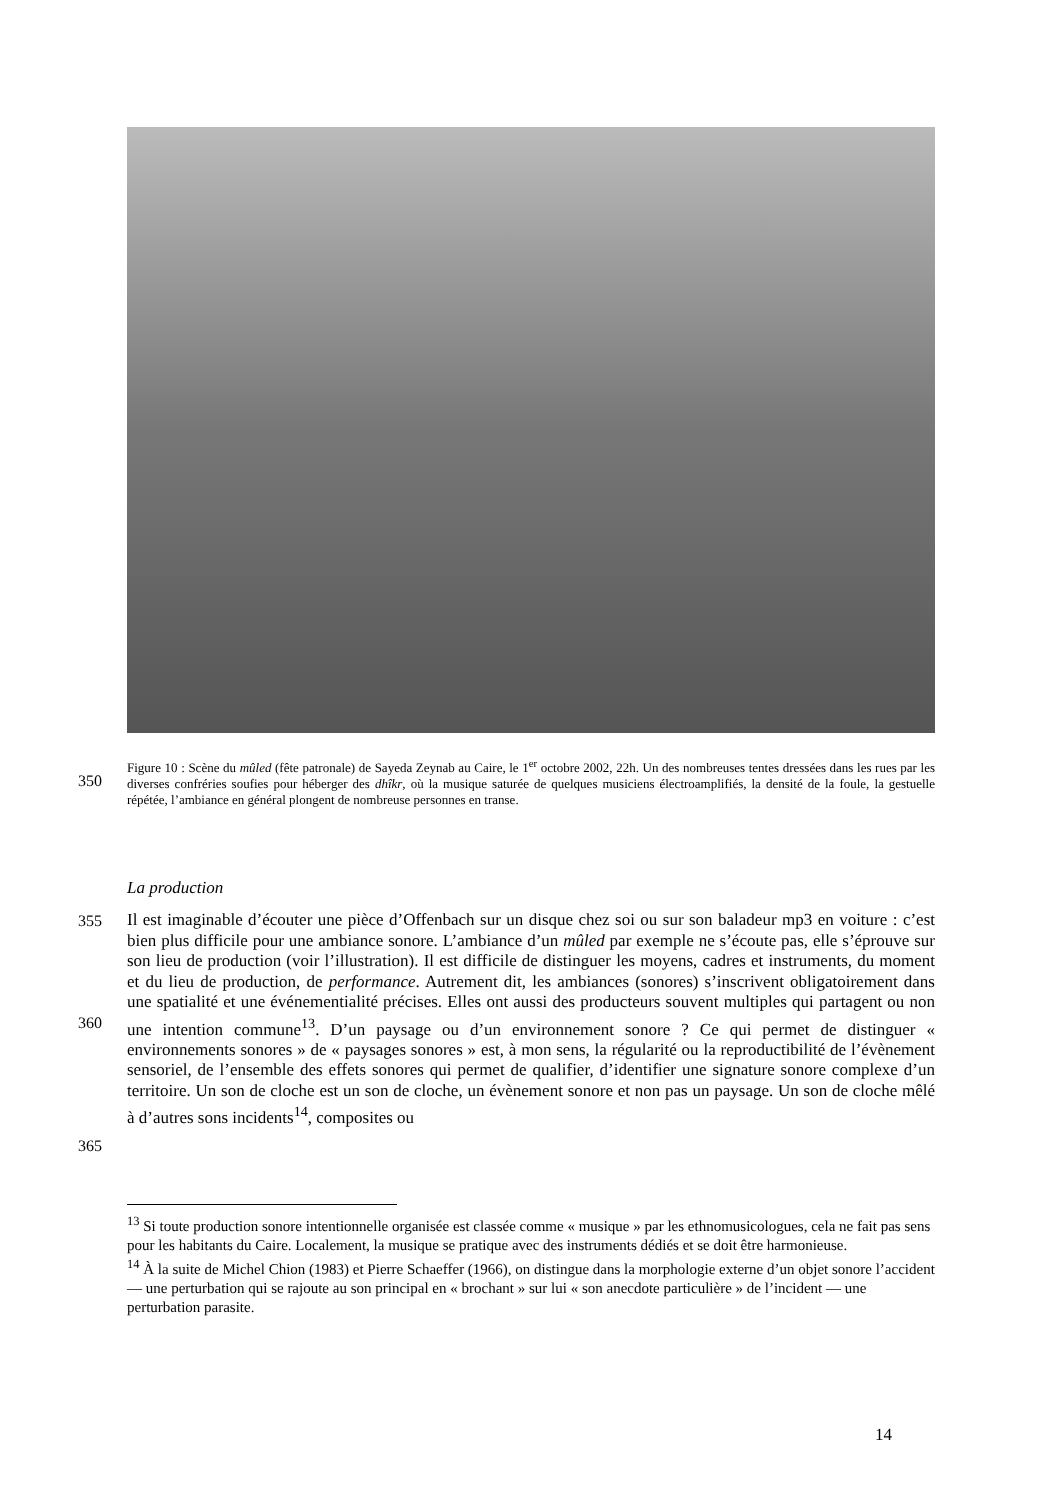350
Figure 10 : Scène du mûled (fête patronale) de Sayeda Zeynab au Caire, le 1<sup>er</sup> octobre 2002, 22h. Un des nombreuses tentes dressées dans les rues par les diverses confréries soufies pour héberger des dhîkr, où la musique saturée de quelques musiciens électroamplifiés, la densité de la foule, la gestuelle répétée, l’ambiance en général plongent de nombreuse personnes en transe.
La production
355
360
365
Il est imaginable d’écouter une pièce d’Offenbach sur un disque chez soi ou sur son baladeur mp3 en voiture : c’est bien plus difficile pour une ambiance sonore. L’ambiance d’un mûled par exemple ne s’écoute pas, elle s’éprouve sur son lieu de production (voir l’illustration). Il est difficile de distinguer les moyens, cadres et instruments, du moment et du lieu de production, de performance. Autrement dit, les ambiances (sonores) s’inscrivent obligatoirement dans une spatialité et une événementialité précises. Elles ont aussi des producteurs souvent multiples qui partagent ou non une intention commune<sup>13</sup>. D’un paysage ou d’un environnement sonore ? Ce qui permet de distinguer « environnements sonores » de « paysages sonores » est, à mon sens, la régularité ou la reproductibilité de l’évènement sensoriel, de l’ensemble des effets sonores qui permet de qualifier, d’identifier une signature sonore complexe d’un territoire. Un son de cloche est un son de cloche, un évènement sonore et non pas un paysage. Un son de cloche mêlé à d’autres sons incidents<sup>14</sup>, composites ou
<sup>13</sup> Si toute production sonore intentionnelle organisée est classée comme « musique » par les ethnomusicologues, cela ne fait pas sens pour les habitants du Caire. Localement, la musique se pratique avec des instruments dédiés et se doit être harmonieuse.
<sup>14</sup> À la suite de Michel Chion (1983) et Pierre Schaeffer (1966), on distingue dans la morphologie externe d’un objet sonore l’accident — une perturbation qui se rajoute au son principal en « brochant » sur lui « son anecdote particulière » de l’incident — une perturbation parasite.
14